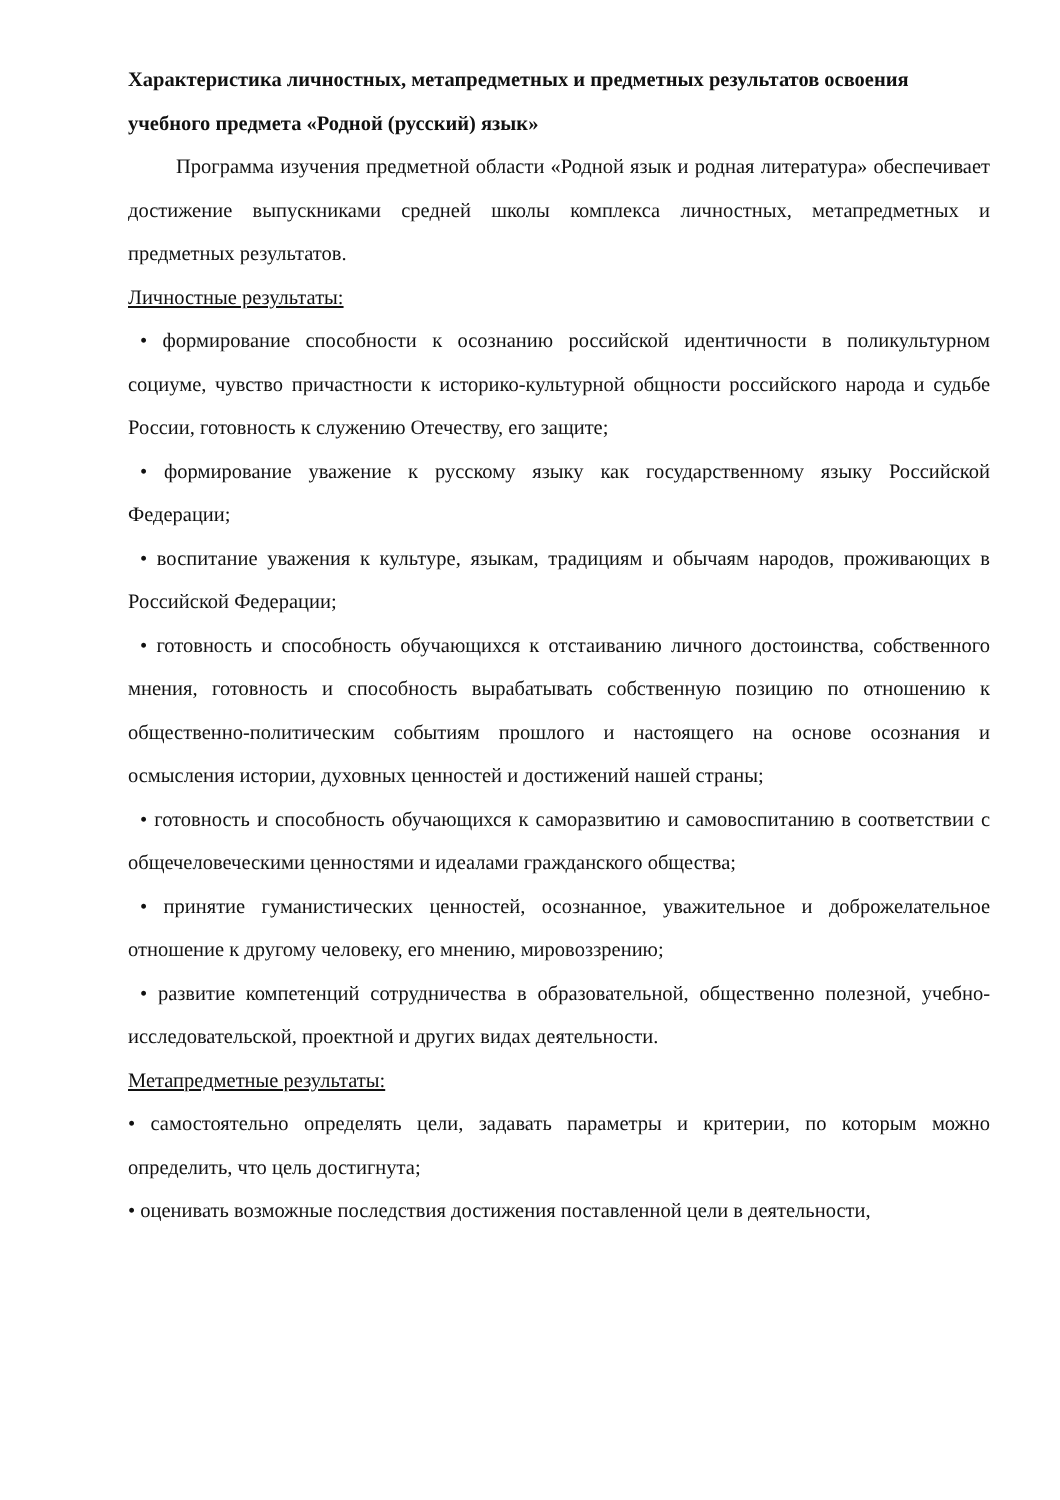Характеристика личностных, метапредметных и предметных результатов освоения учебного предмета «Родной (русский) язык»
Программа изучения предметной области «Родной язык и родная литература» обеспечивает достижение выпускниками средней школы комплекса личностных, метапредметных и предметных результатов.
Личностные результаты:
• формирование способности к осознанию российской идентичности в поликультурном социуме, чувство причастности к историко-культурной общности российского народа и судьбе России, готовность к служению Отечеству, его защите;
• формирование уважение к русскому языку как государственному языку Российской Федерации;
• воспитание уважения к культуре, языкам, традициям и обычаям народов, проживающих в Российской Федерации;
• готовность и способность обучающихся к отстаиванию личного достоинства, собственного мнения, готовность и способность вырабатывать собственную позицию по отношению к общественно-политическим событиям прошлого и настоящего на основе осознания и осмысления истории, духовных ценностей и достижений нашей страны;
• готовность и способность обучающихся к саморазвитию и самовоспитанию в соответствии с общечеловеческими ценностями и идеалами гражданского общества;
• принятие гуманистических ценностей, осознанное, уважительное и доброжелательное отношение к другому человеку, его мнению, мировоззрению;
• развитие компетенций сотрудничества в образовательной, общественно полезной, учебно-исследовательской, проектной и других видах деятельности.
Метапредметные результаты:
• самостоятельно определять цели, задавать параметры и критерии, по которым можно определить, что цель достигнута;
• оценивать возможные последствия достижения поставленной цели в деятельности,